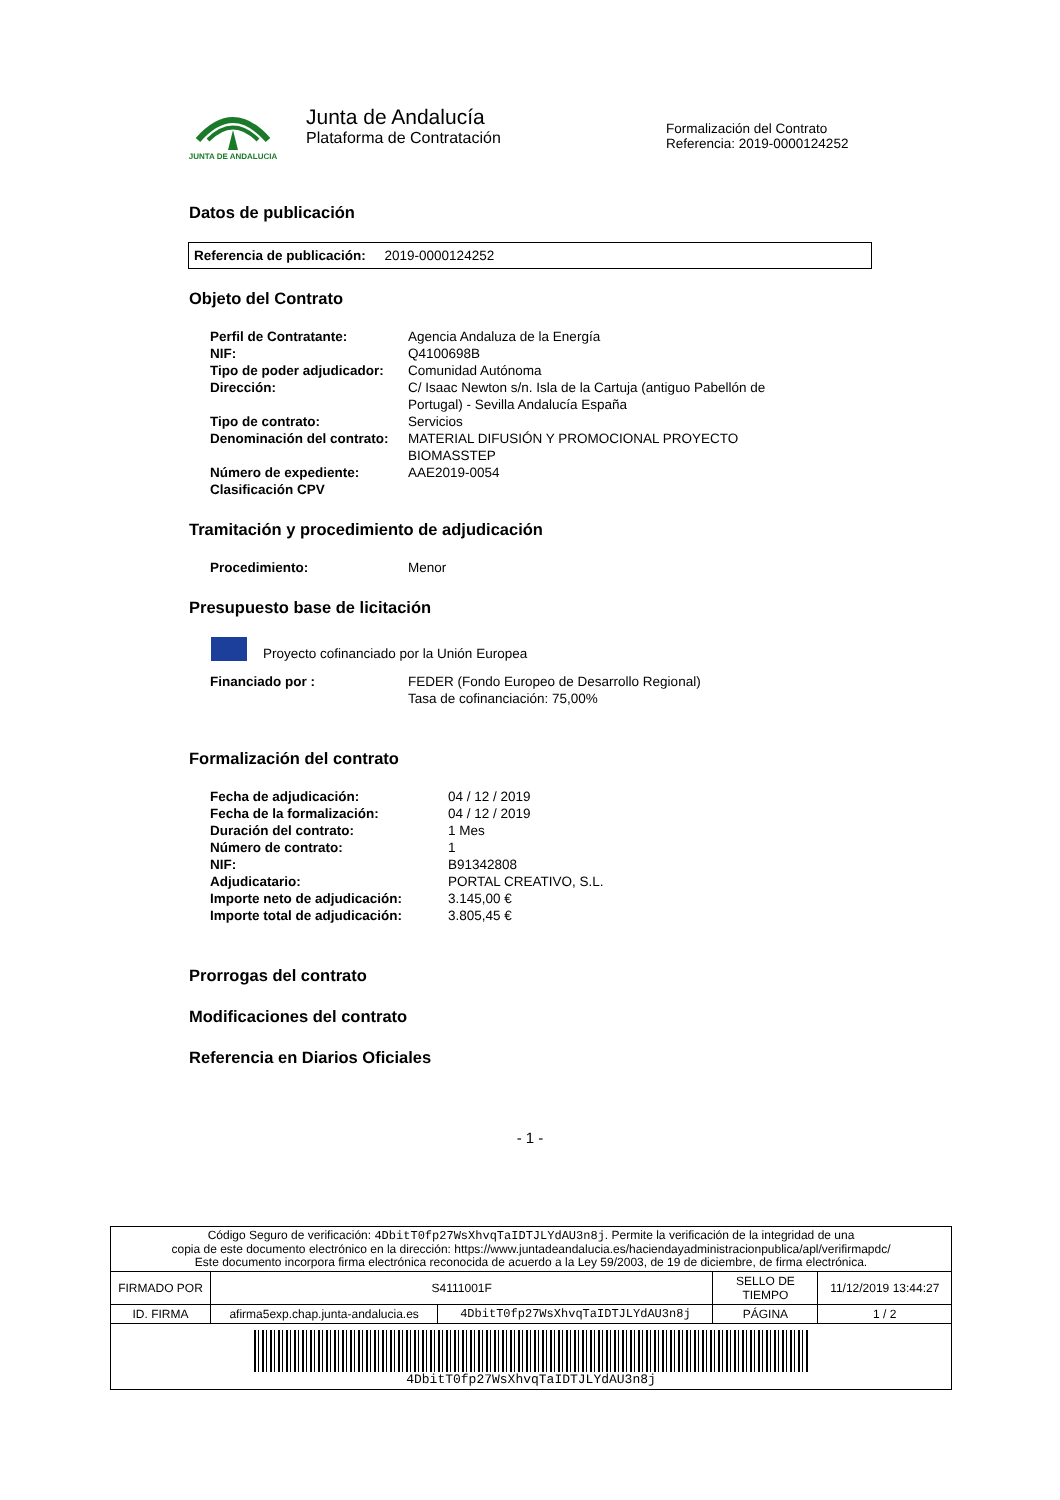JUNTA DE ANDALUCIA
Junta de Andalucía
Plataforma de Contratación
Formalización del Contrato
Referencia: 2019-0000124252
Datos de publicación
Referencia de publicación: 2019-0000124252
Objeto del Contrato
| Perfil de Contratante: | Agencia Andaluza de la Energía |
| NIF: | Q4100698B |
| Tipo de poder adjudicador: | Comunidad Autónoma |
| Dirección: | C/ Isaac Newton s/n. Isla de la Cartuja (antiguo Pabellón de Portugal) - Sevilla Andalucía España |
| Tipo de contrato: | Servicios |
| Denominación del contrato: | MATERIAL DIFUSIÓN Y PROMOCIONAL PROYECTO BIOMASSTEP |
| Número de expediente: | AAE2019-0054 |
| Clasificación CPV | |
Tramitación y procedimiento de adjudicación
| Procedimiento: | Menor |
Presupuesto base de licitación
Proyecto cofinanciado por la Unión Europea
| Financiado por : | FEDER (Fondo Europeo de Desarrollo Regional) Tasa de cofinanciación: 75,00% |
Formalización del contrato
| Fecha de adjudicación: | 04 / 12 / 2019 |
| Fecha de la formalización: | 04 / 12 / 2019 |
| Duración del contrato: | 1 Mes |
| Número de contrato: | 1 |
| NIF: | B91342808 |
| Adjudicatario: | PORTAL CREATIVO, S.L. |
| Importe neto de adjudicación: | 3.145,00 € |
| Importe total de adjudicación: | 3.805,45 € |
Prorrogas del contrato
Modificaciones del contrato
Referencia en Diarios Oficiales
- 1 -
| Código Seguro de verificación: 4DbitT0fp27WsXhvqTaIDTJLYdAU3n8j . Permite la verificación de la integridad de una copia de este documento electrónico en la dirección: https://www.juntadeandalucia.es/haciendayadministracionpublica/apl/verifirmapdc/ Este documento incorpora firma electrónica reconocida de acuerdo a la Ley 59/2003, de 19 de diciembre, de firma electrónica. | | | | |
| FIRMADO POR | S4111001F | | SELLO DE TIEMPO | 11/12/2019 13:44:27 |
| ID. FIRMA | afirma5exp.chap.junta-andalucia.es | 4DbitT0fp27WsXhvqTaIDTJLYdAU3n8j | PÁGINA | 1 / 2 |
| 4DbitT0fp27WsXhvqTaIDTJLYdAU3n8j | | | | |